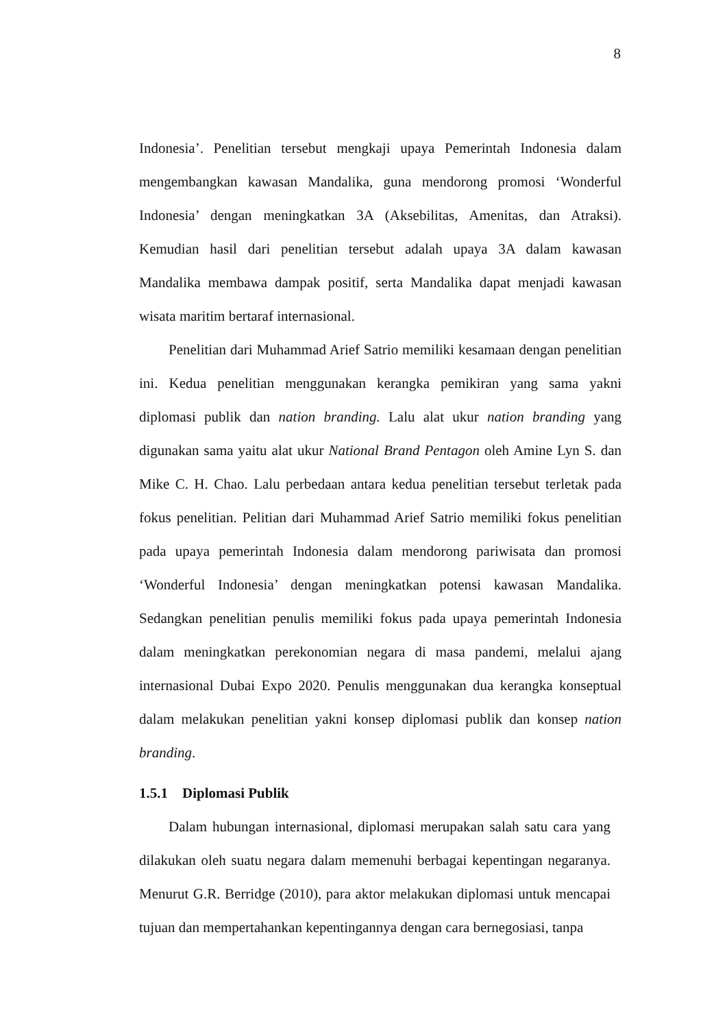8
Indonesia’. Penelitian tersebut mengkaji upaya Pemerintah Indonesia dalam mengembangkan kawasan Mandalika, guna mendorong promosi ‘Wonderful Indonesia’ dengan meningkatkan 3A (Aksebilitas, Amenitas, dan Atraksi). Kemudian hasil dari penelitian tersebut adalah upaya 3A dalam kawasan Mandalika membawa dampak positif, serta Mandalika dapat menjadi kawasan wisata maritim bertaraf internasional.
Penelitian dari Muhammad Arief Satrio memiliki kesamaan dengan penelitian ini. Kedua penelitian menggunakan kerangka pemikiran yang sama yakni diplomasi publik dan nation branding. Lalu alat ukur nation branding yang digunakan sama yaitu alat ukur National Brand Pentagon oleh Amine Lyn S. dan Mike C. H. Chao. Lalu perbedaan antara kedua penelitian tersebut terletak pada fokus penelitian. Pelitian dari Muhammad Arief Satrio memiliki fokus penelitian pada upaya pemerintah Indonesia dalam mendorong pariwisata dan promosi ‘Wonderful Indonesia’ dengan meningkatkan potensi kawasan Mandalika. Sedangkan penelitian penulis memiliki fokus pada upaya pemerintah Indonesia dalam meningkatkan perekonomian negara di masa pandemi, melalui ajang internasional Dubai Expo 2020. Penulis menggunakan dua kerangka konseptual dalam melakukan penelitian yakni konsep diplomasi publik dan konsep nation branding.
1.5.1 Diplomasi Publik
Dalam hubungan internasional, diplomasi merupakan salah satu cara yang dilakukan oleh suatu negara dalam memenuhi berbagai kepentingan negaranya. Menurut G.R. Berridge (2010), para aktor melakukan diplomasi untuk mencapai tujuan dan mempertahankan kepentingannya dengan cara bernegosiasi, tanpa